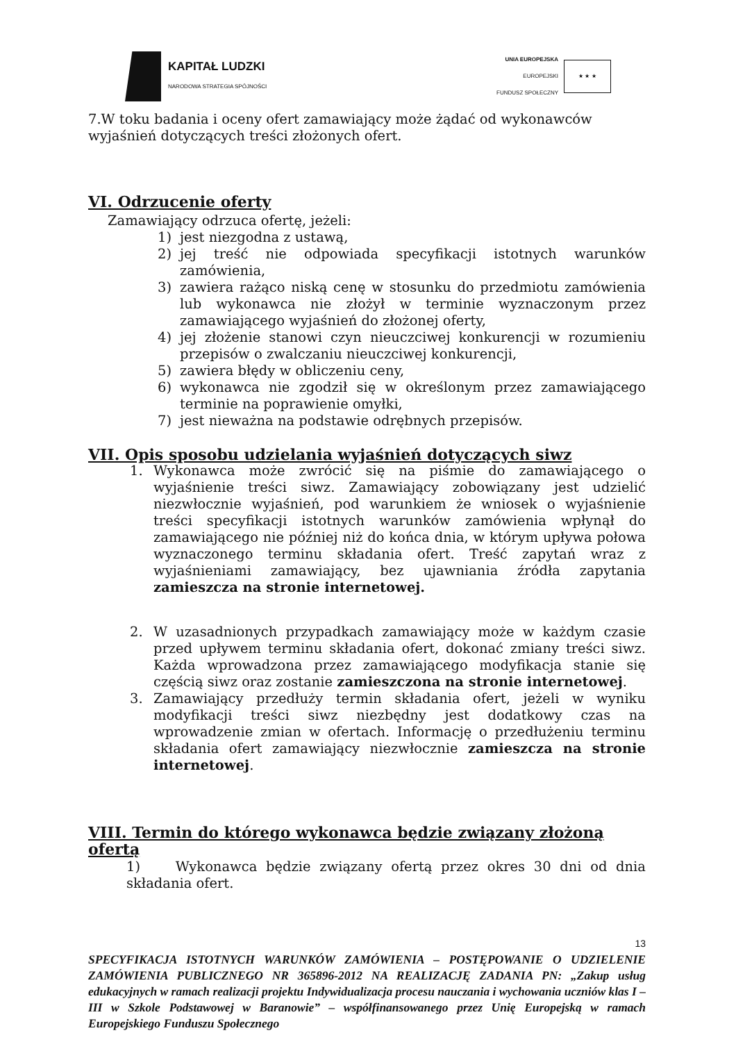KAPITAŁ LUDZKI
NARODOWA STRATEGIA SPÓJNOŚCI
UNIA EUROPEJSKA
EUROPEJSKI
FUNDUSZ SPOŁECZNY
★ ★ ★
7.W toku badania i oceny ofert zamawiający może żądać od wykonawców wyjaśnień dotyczących treści złożonych ofert.
VI. Odrzucenie oferty
Zamawiający odrzuca ofertę, jeżeli:
1) jest niezgodna z ustawą,
2) jej treść nie odpowiada specyfikacji istotnych warunków zamówienia,
3) zawiera rażąco niską cenę w stosunku do przedmiotu zamówienia lub wykonawca nie złożył w terminie wyznaczonym przez zamawiającego wyjaśnień do złożonej oferty,
4) jej złożenie stanowi czyn nieuczciwej konkurencji w rozumieniu przepisów o zwalczaniu nieuczciwej konkurencji,
5) zawiera błędy w obliczeniu ceny,
6) wykonawca nie zgodził się w określonym przez zamawiającego terminie na poprawienie omyłki,
7) jest nieważna na podstawie odrębnych przepisów.
VII. Opis sposobu udzielania wyjaśnień dotyczących siwz
1. Wykonawca może zwrócić się na piśmie do zamawiającego o wyjaśnienie treści siwz. Zamawiający zobowiązany jest udzielić niezwłocznie wyjaśnień, pod warunkiem że wniosek o wyjaśnienie treści specyfikacji istotnych warunków zamówienia wpłynął do zamawiającego nie później niż do końca dnia, w którym upływa połowa wyznaczonego terminu składania ofert. Treść zapytań wraz z wyjaśnieniami zamawiający, bez ujawniania źródła zapytania zamieszcza na stronie internetowej.
2. W uzasadnionych przypadkach zamawiający może w każdym czasie przed upływem terminu składania ofert, dokonać zmiany treści siwz. Każda wprowadzona przez zamawiającego modyfikacja stanie się częścią siwz oraz zostanie zamieszczona na stronie internetowej.
3. Zamawiający przedłuży termin składania ofert, jeżeli w wyniku modyfikacji treści siwz niezbędny jest dodatkowy czas na wprowadzenie zmian w ofertach. Informację o przedłużeniu terminu składania ofert zamawiający niezwłocznie zamieszcza na stronie internetowej.
VIII. Termin do którego wykonawca będzie związany złożoną ofertą
1) Wykonawca będzie związany ofertą przez okres 30 dni od dnia składania ofert.
13
SPECYFIKACJA ISTOTNYCH WARUNKÓW ZAMÓWIENIA – POSTĘPOWANIE O UDZIELENIE ZAMÓWIENIA PUBLICZNEGO NR 365896-2012 NA REALIZACJĘ ZADANIA PN: „Zakup usług edukacyjnych w ramach realizacji projektu Indywidualizacja procesu nauczania i wychowania uczniów klas I – III w Szkole Podstawowej w Baranowie” – współfinansowanego przez Unię Europejską w ramach Europejskiego Funduszu Społecznego